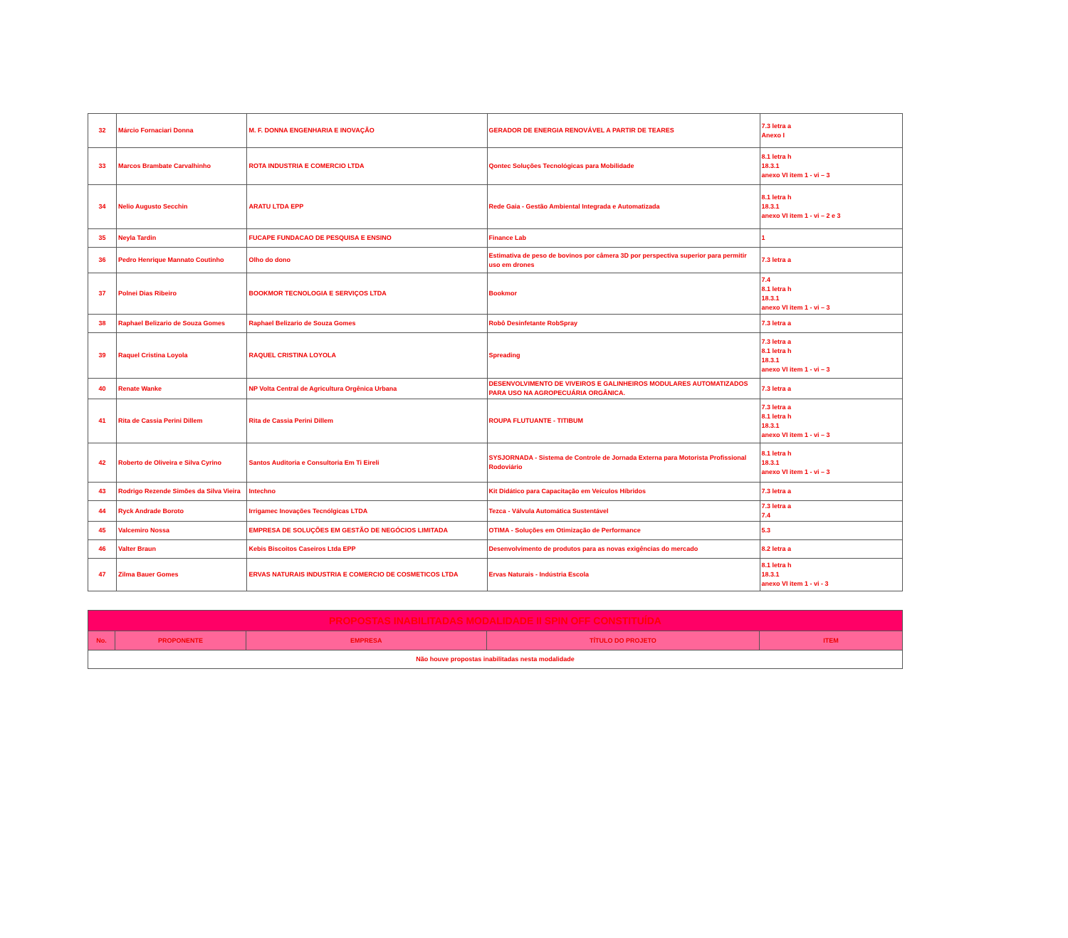| 32 | Márcio Fornaciari Donna | M. F. DONNA ENGENHARIA E INOVAÇÃO | GERADOR DE ENERGIA RENOVÁVEL A PARTIR DE TEARES | 7.3 letra a Anexo I |
| 33 | Marcos Brambate Carvalhinho | ROTA INDUSTRIA E COMERCIO LTDA | Qontec Soluções Tecnológicas para Mobilidade | 8.1 letra h 18.3.1 anexo VI item 1 - vi – 3 |
| 34 | Nelio Augusto Secchin | ARATU LTDA EPP | Rede Gaia - Gestão Ambiental Integrada e Automatizada | 8.1 letra h 18.3.1 anexo VI item 1 - vi – 2 e 3 |
| 35 | Neyla Tardin | FUCAPE FUNDACAO DE PESQUISA E ENSINO | Finance Lab | 1 |
| 36 | Pedro Henrique Mannato Coutinho | Olho do dono | Estimativa de peso de bovinos por câmera 3D por perspectiva superior para permitir uso em drones | 7.3 letra a |
| 37 | Polnei Dias Ribeiro | BOOKMOR TECNOLOGIA E SERVIÇOS LTDA | Bookmor | 7.4 8.1 letra h 18.3.1 anexo VI item 1 - vi – 3 |
| 38 | Raphael Belizario de Souza Gomes | Raphael Belizario de Souza Gomes | Robô Desinfetante RobSpray | 7.3 letra a |
| 39 | Raquel Cristina Loyola | RAQUEL CRISTINA LOYOLA | Spreading | 7.3 letra a 8.1 letra h 18.3.1 anexo VI item 1 - vi – 3 |
| 40 | Renate Wanke | NP Volta Central de Agricultura Orgênica Urbana | DESENVOLVIMENTO DE VIVEIROS E GALINHEIROS MODULARES AUTOMATIZADOS PARA USO NA AGROPECUÁRIA ORGÂNICA. | 7.3 letra a |
| 41 | Rita de Cassia Perini Dillem | Rita de Cassia Perini Dillem | ROUPA FLUTUANTE - TITIBUM | 7.3 letra a 8.1 letra h 18.3.1 anexo VI item 1 - vi – 3 |
| 42 | Roberto de Oliveira e Silva Cyrino | Santos Auditoria e Consultoria Em Ti Eireli | SYSJORNADA - Sistema de Controle de Jornada Externa para Motorista Profissional Rodoviário | 8.1 letra h 18.3.1 anexo VI item 1 - vi – 3 |
| 43 | Rodrigo Rezende Simões da Silva Vieira | Intechno | Kit Didático para Capacitação em Veículos Híbridos | 7.3 letra a |
| 44 | Ryck Andrade Boroto | Irrigamec Inovações Tecnólgicas LTDA | Tezca - Válvula Automática Sustentável | 7.3 letra a 7.4 |
| 45 | Valcemiro Nossa | EMPRESA DE SOLUÇÕES EM GESTÃO DE NEGÓCIOS LIMITADA | OTIMA - Soluções em Otimização de Performance | 5.3 |
| 46 | Valter Braun | Kebis Biscoitos Caseiros Ltda EPP | Desenvolvimento de produtos para as novas exigências do mercado | 8.2 letra a |
| 47 | Zilma Bauer Gomes | ERVAS NATURAIS INDUSTRIA E COMERCIO DE COSMETICOS LTDA | Ervas Naturais - Indústria Escola | 8.1 letra h 18.3.1 anexo VI item 1 - vi - 3 |
| PROPOSTAS INABILITADAS MODALIDADE II SPIN OFF CONSTITUÍDA | | | | |
| No. | PROPONENTE | EMPRESA | TÍTULO DO PROJETO | ITEM |
| Não houve propostas inabilitadas nesta modalidade | | | | |